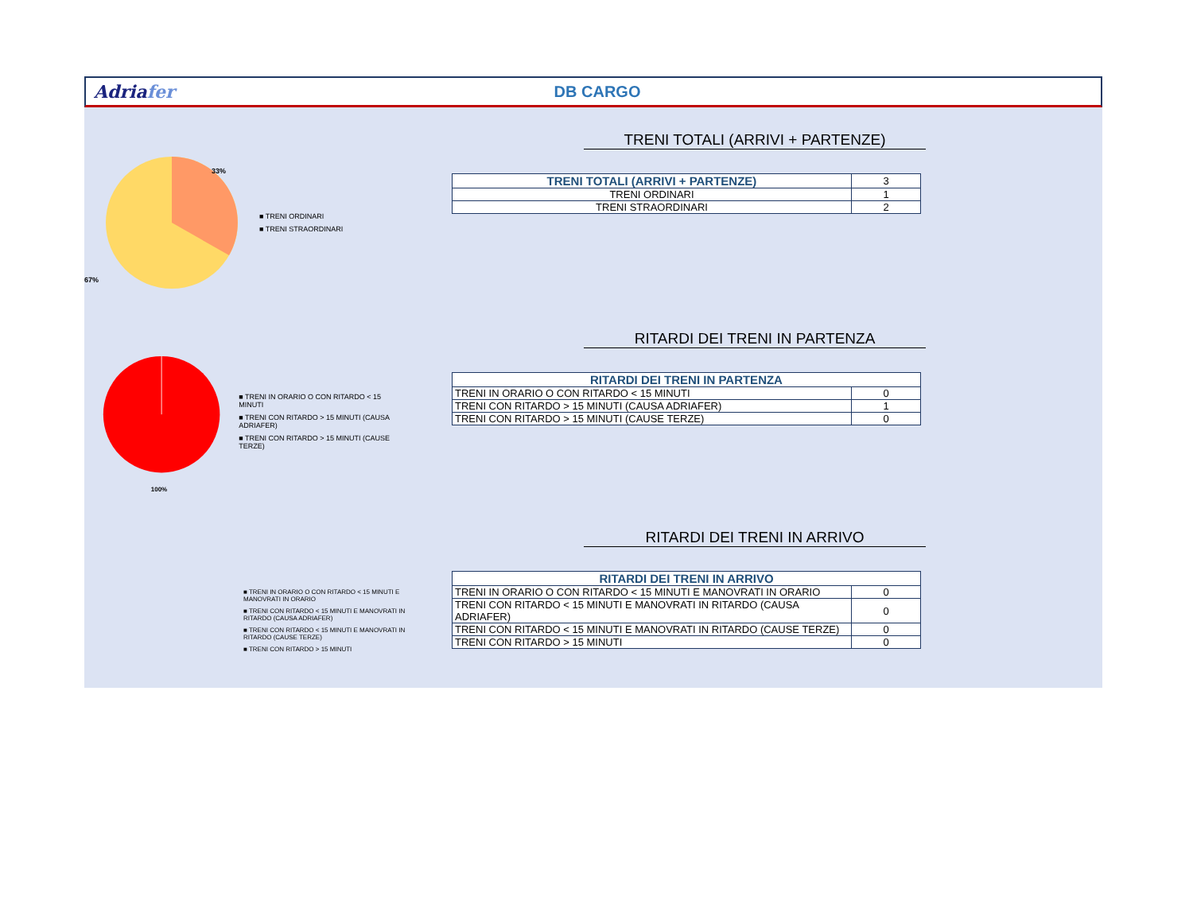Adriafer DB CARGO
33%
67%
■ TRENI ORDINARI
■ TRENI STRAORDINARI
TRENI TOTALI (ARRIVI + PARTENZE)
| TRENI TOTALI (ARRIVI + PARTENZE) | 3 |
| TRENI ORDINARI | 1 |
| TRENI STRAORDINARI | 2 |
100%
■ TRENI IN ORARIO O CON RITARDO < 15 MINUTI
■ TRENI CON RITARDO > 15 MINUTI (CAUSA ADRIAFER)
■ TRENI CON RITARDO > 15 MINUTI (CAUSE TERZE)
RITARDI DEI TRENI IN PARTENZA
| RITARDI DEI TRENI IN PARTENZA | |
| --- | --- |
| TRENI IN ORARIO O CON RITARDO < 15 MINUTI | 0 |
| TRENI CON RITARDO > 15 MINUTI (CAUSA ADRIAFER) | 1 |
| TRENI CON RITARDO > 15 MINUTI (CAUSE TERZE) | 0 |
■ TRENI IN ORARIO O CON RITARDO < 15 MINUTI E MANOVRATI IN ORARIO
■ TRENI CON RITARDO < 15 MINUTI E MANOVRATI IN RITARDO (CAUSA ADRIAFER)
■ TRENI CON RITARDO < 15 MINUTI E MANOVRATI IN RITARDO (CAUSE TERZE)
■ TRENI CON RITARDO > 15 MINUTI
RITARDI DEI TRENI IN ARRIVO
| RITARDI DEI TRENI IN ARRIVO | |
| --- | --- |
| TRENI IN ORARIO O CON RITARDO < 15 MINUTI E MANOVRATI IN ORARIO | 0 |
| TRENI CON RITARDO < 15 MINUTI E MANOVRATI IN RITARDO (CAUSA ADRIAFER) | 0 |
| TRENI CON RITARDO < 15 MINUTI E MANOVRATI IN RITARDO (CAUSE TERZE) | 0 |
| TRENI CON RITARDO > 15 MINUTI | 0 |